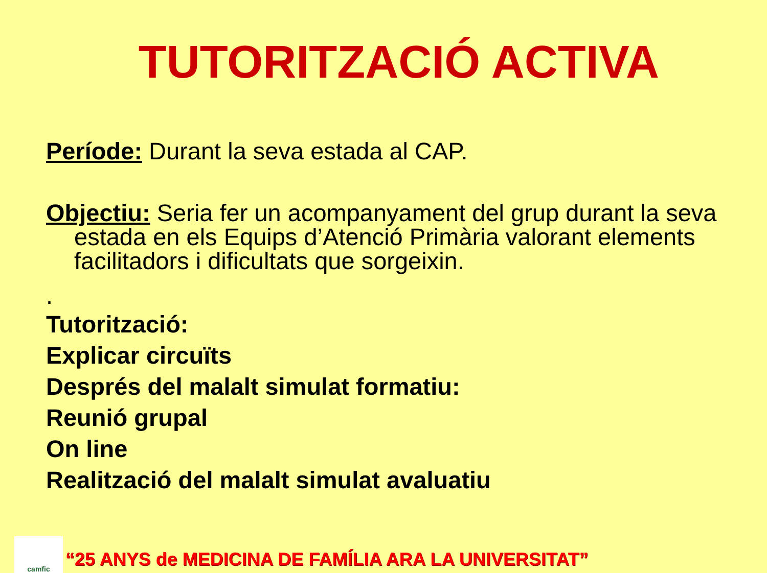TUTORITZACIÓ ACTIVA
Període: Durant la seva estada al CAP.
Objectiu: Seria fer un acompanyament del grup durant la seva estada en els Equips d’Atenció Primària valorant elements facilitadors i dificultats que sorgeixin.
.
Tutorització:
Explicar circuïts
Després del malalt simulat formatiu:
Reunió grupal
On line
Realització del malalt simulat avaluatiu
camfic
“25 ANYS de MEDICINA DE FAMÍLIA ARA LA UNIVERSITAT”